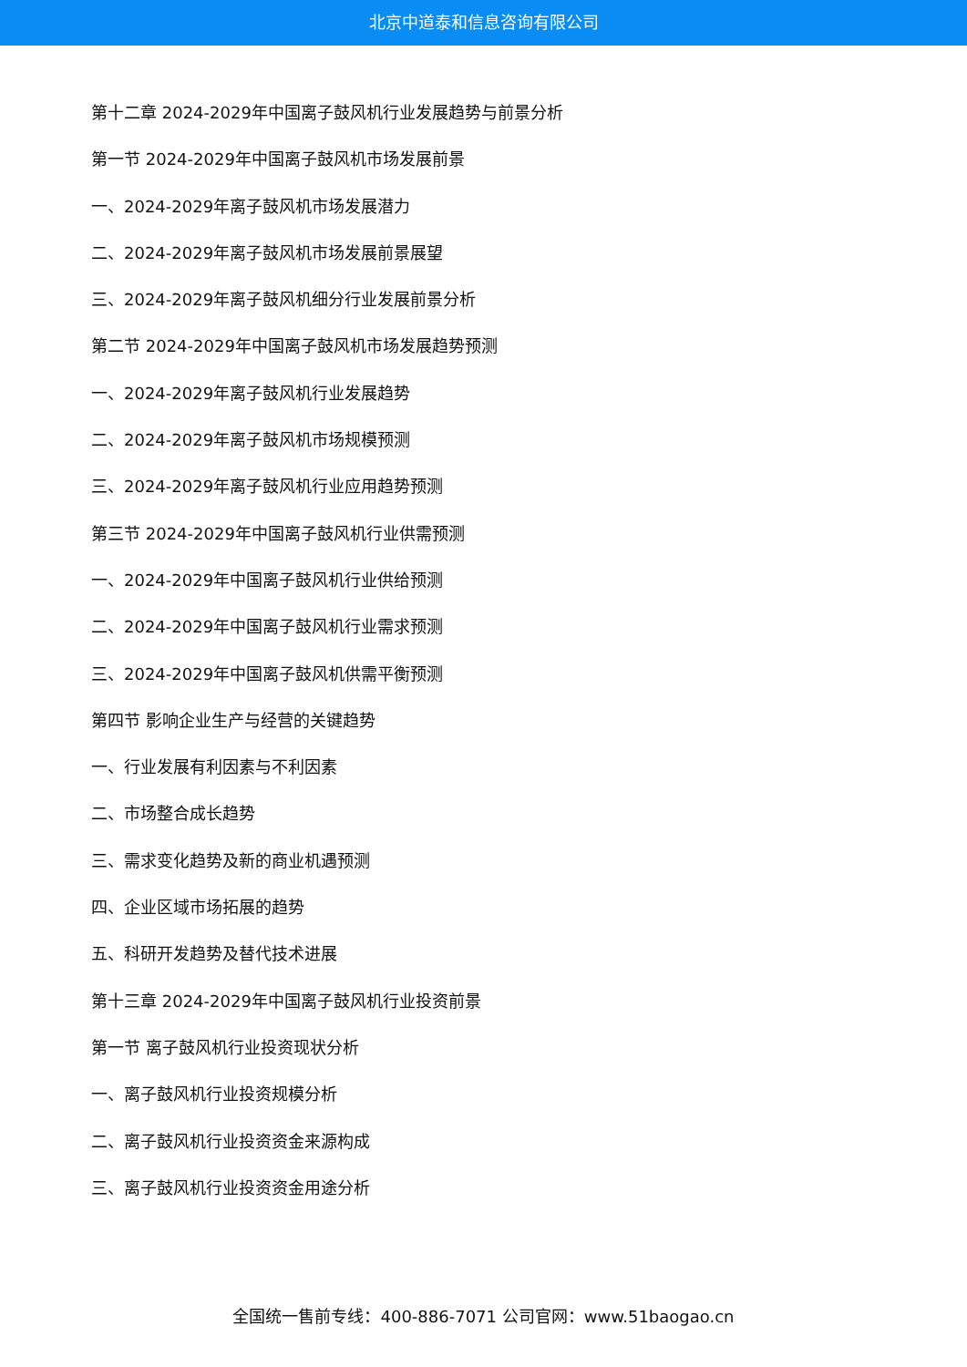北京中道泰和信息咨询有限公司
第十二章 2024-2029年中国离子鼓风机行业发展趋势与前景分析
第一节 2024-2029年中国离子鼓风机市场发展前景
一、2024-2029年离子鼓风机市场发展潜力
二、2024-2029年离子鼓风机市场发展前景展望
三、2024-2029年离子鼓风机细分行业发展前景分析
第二节 2024-2029年中国离子鼓风机市场发展趋势预测
一、2024-2029年离子鼓风机行业发展趋势
二、2024-2029年离子鼓风机市场规模预测
三、2024-2029年离子鼓风机行业应用趋势预测
第三节 2024-2029年中国离子鼓风机行业供需预测
一、2024-2029年中国离子鼓风机行业供给预测
二、2024-2029年中国离子鼓风机行业需求预测
三、2024-2029年中国离子鼓风机供需平衡预测
第四节 影响企业生产与经营的关键趋势
一、行业发展有利因素与不利因素
二、市场整合成长趋势
三、需求变化趋势及新的商业机遇预测
四、企业区域市场拓展的趋势
五、科研开发趋势及替代技术进展
第十三章 2024-2029年中国离子鼓风机行业投资前景
第一节 离子鼓风机行业投资现状分析
一、离子鼓风机行业投资规模分析
二、离子鼓风机行业投资资金来源构成
三、离子鼓风机行业投资资金用途分析
全国统一售前专线：400-886-7071 公司官网：www.51baogao.cn